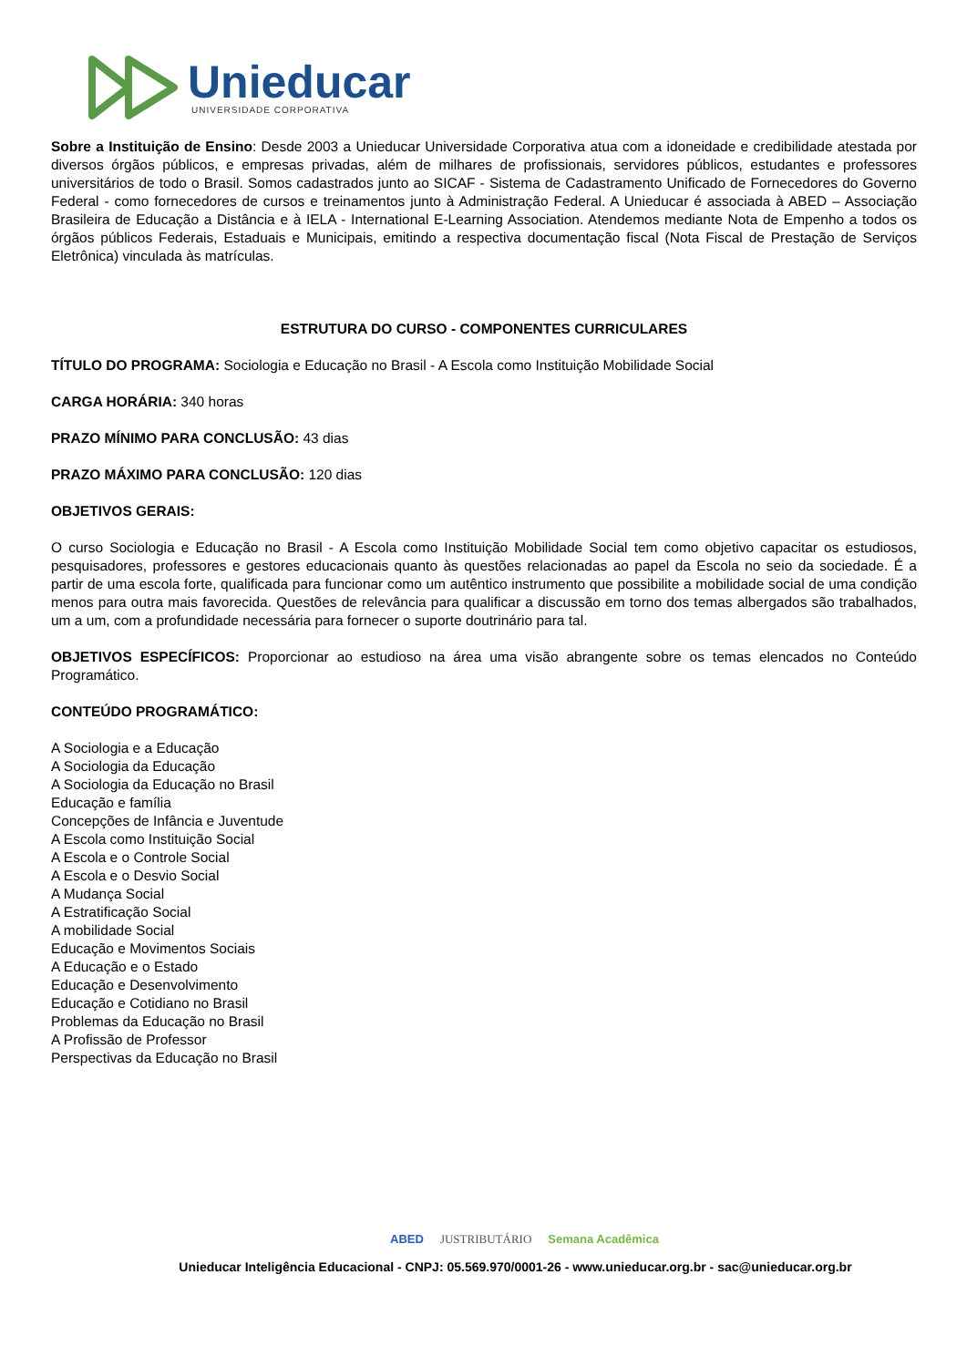Unieducar
UNIVERSIDADE CORPORATIVA
Sobre a Instituição de Ensino: Desde 2003 a Unieducar Universidade Corporativa atua com a idoneidade e credibilidade atestada por diversos órgãos públicos, e empresas privadas, além de milhares de profissionais, servidores públicos, estudantes e professores universitários de todo o Brasil. Somos cadastrados junto ao SICAF - Sistema de Cadastramento Unificado de Fornecedores do Governo Federal - como fornecedores de cursos e treinamentos junto à Administração Federal. A Unieducar é associada à ABED – Associação Brasileira de Educação a Distância e à IELA - International E-Learning Association. Atendemos mediante Nota de Empenho a todos os órgãos públicos Federais, Estaduais e Municipais, emitindo a respectiva documentação fiscal (Nota Fiscal de Prestação de Serviços Eletrônica) vinculada às matrículas.
ESTRUTURA DO CURSO - COMPONENTES CURRICULARES
TÍTULO DO PROGRAMA: Sociologia e Educação no Brasil - A Escola como Instituição Mobilidade Social
CARGA HORÁRIA: 340 horas
PRAZO MÍNIMO PARA CONCLUSÃO: 43 dias
PRAZO MÁXIMO PARA CONCLUSÃO: 120 dias
OBJETIVOS GERAIS:
O curso Sociologia e Educação no Brasil - A Escola como Instituição Mobilidade Social tem como objetivo capacitar os estudiosos, pesquisadores, professores e gestores educacionais quanto às questões relacionadas ao papel da Escola no seio da sociedade. É a partir de uma escola forte, qualificada para funcionar como um autêntico instrumento que possibilite a mobilidade social de uma condição menos para outra mais favorecida. Questões de relevância para qualificar a discussão em torno dos temas albergados são trabalhados, um a um, com a profundidade necessária para fornecer o suporte doutrinário para tal.
OBJETIVOS ESPECÍFICOS: Proporcionar ao estudioso na área uma visão abrangente sobre os temas elencados no Conteúdo Programático.
CONTEÚDO PROGRAMÁTICO:
A Sociologia e a Educação
A Sociologia da Educação
A Sociologia da Educação no Brasil
Educação e família
Concepções de Infância e Juventude
A Escola como Instituição Social
A Escola e o Controle Social
A Escola e o Desvio Social
A Mudança Social
A Estratificação Social
A mobilidade Social
Educação e Movimentos Sociais
A Educação e o Estado
Educação e Desenvolvimento
Educação e Cotidiano no Brasil
Problemas da Educação no Brasil
A Profissão de Professor
Perspectivas da Educação no Brasil
ABED JUSTRIBUTÁRIO Semana Acadêmica
Unieducar Inteligência Educacional - CNPJ: 05.569.970/0001-26 - www.unieducar.org.br - sac@unieducar.org.br